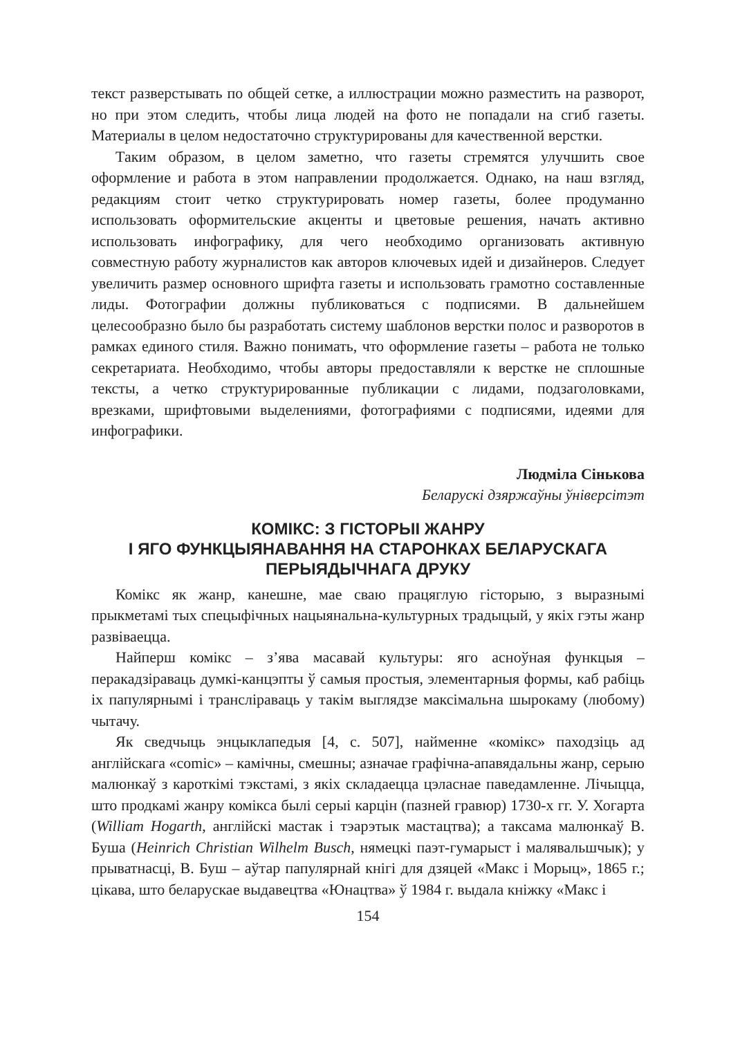текст разверстывать по общей сетке, а иллюстрации можно разместить на разворот, но при этом следить, чтобы лица людей на фото не попадали на сгиб газеты. Материалы в целом недостаточно структурированы для качественной верстки.
Таким образом, в целом заметно, что газеты стремятся улучшить свое оформление и работа в этом направлении продолжается. Однако, на наш взгляд, редакциям стоит четко структурировать номер газеты, более продуманно использовать оформительские акценты и цветовые решения, начать активно использовать инфографику, для чего необходимо организовать активную совместную работу журналистов как авторов ключевых идей и дизайнеров. Следует увеличить размер основного шрифта газеты и использовать грамотно составленные лиды. Фотографии должны публиковаться с подписями. В дальнейшем целесообразно было бы разработать систему шаблонов верстки полос и разворотов в рамках единого стиля. Важно понимать, что оформление газеты – работа не только секретариата. Необходимо, чтобы авторы предоставляли к верстке не сплошные тексты, а четко структурированные публикации с лидами, подзаголовками, врезками, шрифтовыми выделениями, фотографиями с подписями, идеями для инфографики.
Людміла Сінькова
Беларускі дзяржаўны ўніверсітэт
КОМІКС: З ГІСТОРЫІ ЖАНРУ
І ЯГО ФУНКЦЫЯНАВАННЯ НА СТАРОНКАХ БЕЛАРУСКАГА
ПЕРЫЯДЫЧНАГА ДРУКУ
Комікс як жанр, канешне, мае сваю працяглую гісторыю, з выразнымі прыкметамі тых спецыфічных нацыянальна-культурных традыцый, у якіх гэты жанр развіваецца.
Найперш комікс – з’ява масавай культуры: яго асноўная функцыя – перакадзіраваць думкі-канцэпты ў самыя простыя, элементарныя формы, каб рабіць іх папулярнымі і трансліраваць у такім выглядзе максімальна шырокаму (любому) чытачу.
Як сведчыць энцыклапедыя [4, с. 507], найменне «комікс» паходзіць ад англійскага «comic» – камічны, смешны; азначае графічна-апавядальны жанр, серыю малюнкаў з кароткімі тэкстамі, з якіх складаецца цэласнае паведамленне. Лічыцца, што продкамі жанру комікса былі серыі карцін (пазней гравюр) 1730-х гг. У. Хогарта (William Hogarth, англійскі мастак і тэарэтык мастацтва); а таксама малюнкаў В. Буша (Heinrich Christian Wilhelm Busch, нямецкі паэт-гумарыст і малявальшчык); у прыватнасці, В. Буш – аўтар папулярнай кнігі для дзяцей «Макс і Морыц», 1865 г.; цікава, што беларускае выдавецтва «Юнацтва» ў 1984 г. выдала кніжку «Макс і
154